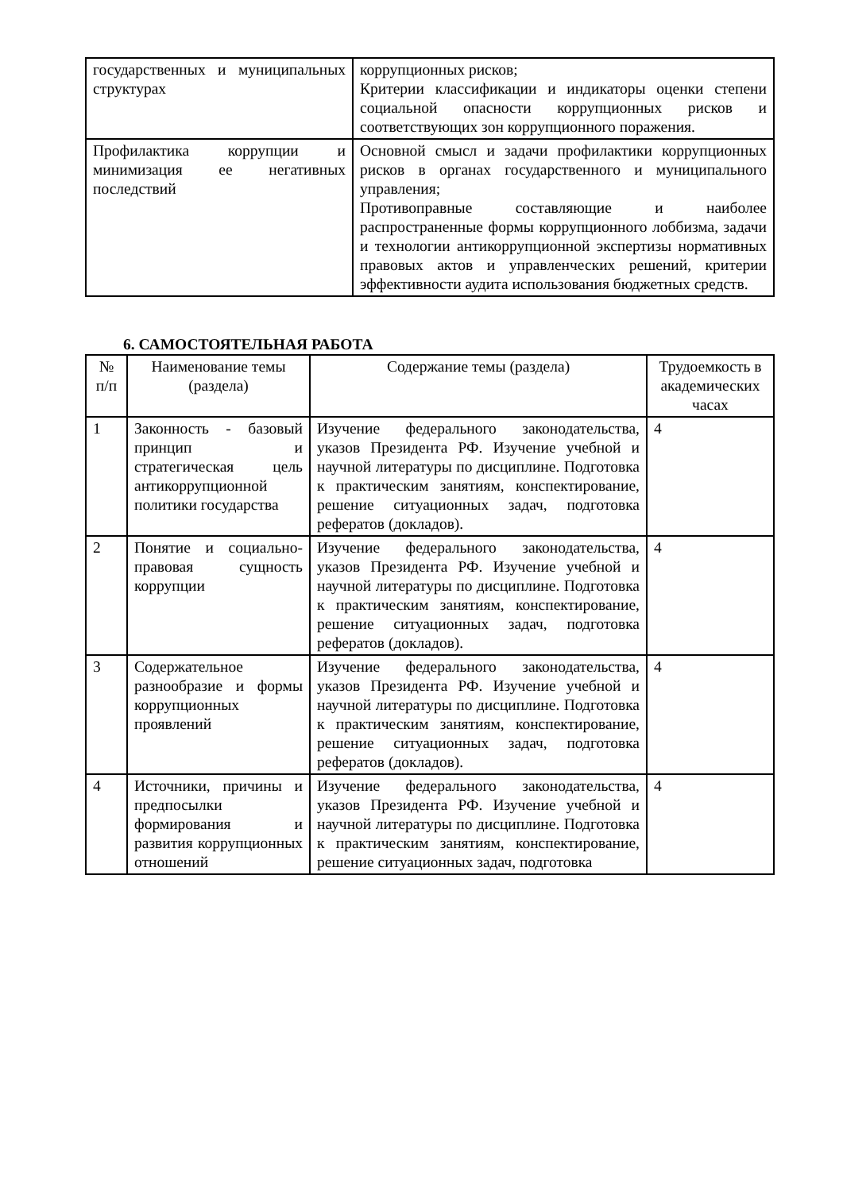| государственных и муниципальных структурах | коррупционных рисков; Критерии классификации и индикаторы оценки степени социальной опасности коррупционных рисков и соответствующих зон коррупционного поражения. |
| Профилактика коррупции и минимизация ее негативных последствий | Основной смысл и задачи профилактики коррупционных рисков в органах государственного и муниципального управления; Противоправные составляющие и наиболее распространенные формы коррупционного лоббизма, задачи и технологии антикоррупционной экспертизы нормативных правовых актов и управленческих решений, критерии эффективности аудита использования бюджетных средств. |
6. САМОСТОЯТЕЛЬНАЯ РАБОТА
| № п/п | Наименование темы (раздела) | Содержание темы (раздела) | Трудоемкость в академических часах |
| --- | --- | --- | --- |
| 1 | Законность - базовый принцип и стратегическая цель антикоррупционной политики государства | Изучение федерального законодательства, указов Президента РФ. Изучение учебной и научной литературы по дисциплине. Подготовка к практическим занятиям, конспектирование, решение ситуационных задач, подготовка рефератов (докладов). | 4 |
| 2 | Понятие и социально- правовая сущность коррупции | Изучение федерального законодательства, указов Президента РФ. Изучение учебной и научной литературы по дисциплине. Подготовка к практическим занятиям, конспектирование, решение ситуационных задач, подготовка рефератов (докладов). | 4 |
| 3 | Содержательное разнообразие и формы коррупционных проявлений | Изучение федерального законодательства, указов Президента РФ. Изучение учебной и научной литературы по дисциплине. Подготовка к практическим занятиям, конспектирование, решение ситуационных задач, подготовка рефератов (докладов). | 4 |
| 4 | Источники, причины и предпосылки формирования и развития коррупционных отношений | Изучение федерального законодательства, указов Президента РФ. Изучение учебной и научной литературы по дисциплине. Подготовка к практическим занятиям, конспектирование, решение ситуационных задач, подготовка | 4 |